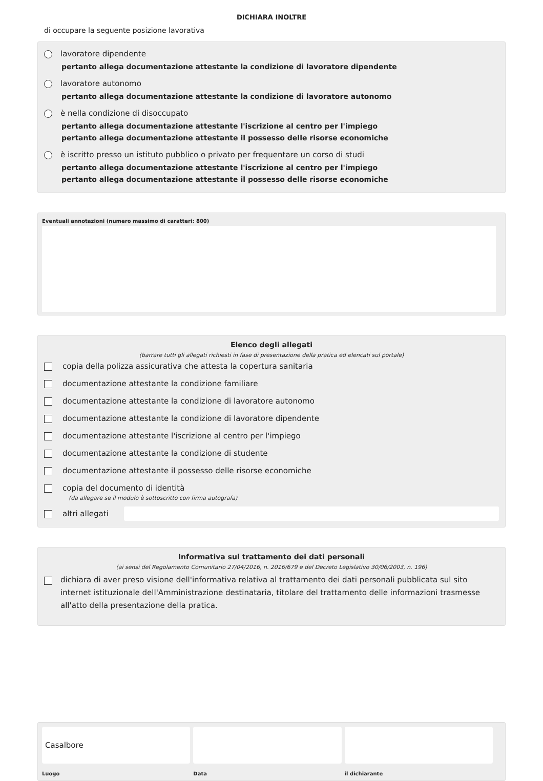DICHIARA INOLTRE
di occupare la seguente posizione lavorativa
lavoratore dipendente
pertanto allega documentazione attestante la condizione di lavoratore dipendente
lavoratore autonomo
pertanto allega documentazione attestante la condizione di lavoratore autonomo
è nella condizione di disoccupato
pertanto allega documentazione attestante l'iscrizione al centro per l'impiego
pertanto allega documentazione attestante il possesso delle risorse economiche
è iscritto presso un istituto pubblico o privato per frequentare un corso di studi
pertanto allega documentazione attestante l'iscrizione al centro per l'impiego
pertanto allega documentazione attestante il possesso delle risorse economiche
Eventuali annotazioni (numero massimo di caratteri: 800)
Elenco degli allegati
(barrare tutti gli allegati richiesti in fase di presentazione della pratica ed elencati sul portale)
copia della polizza assicurativa che attesta la copertura sanitaria
documentazione attestante la condizione familiare
documentazione attestante la condizione di lavoratore autonomo
documentazione attestante la condizione di lavoratore dipendente
documentazione attestante l'iscrizione al centro per l'impiego
documentazione attestante la condizione di studente
documentazione attestante il possesso delle risorse economiche
copia del documento di identità
(da allegare se il modulo è sottoscritto con firma autografa)
altri allegati
Informativa sul trattamento dei dati personali
(ai sensi del Regolamento Comunitario 27/04/2016, n. 2016/679 e del Decreto Legislativo 30/06/2003, n. 196)
dichiara di aver preso visione dell'informativa relativa al trattamento dei dati personali pubblicata sul sito internet istituzionale dell'Amministrazione destinataria, titolare del trattamento delle informazioni trasmesse all'atto della presentazione della pratica.
Casalbore
Luogo
Data il dichiarante